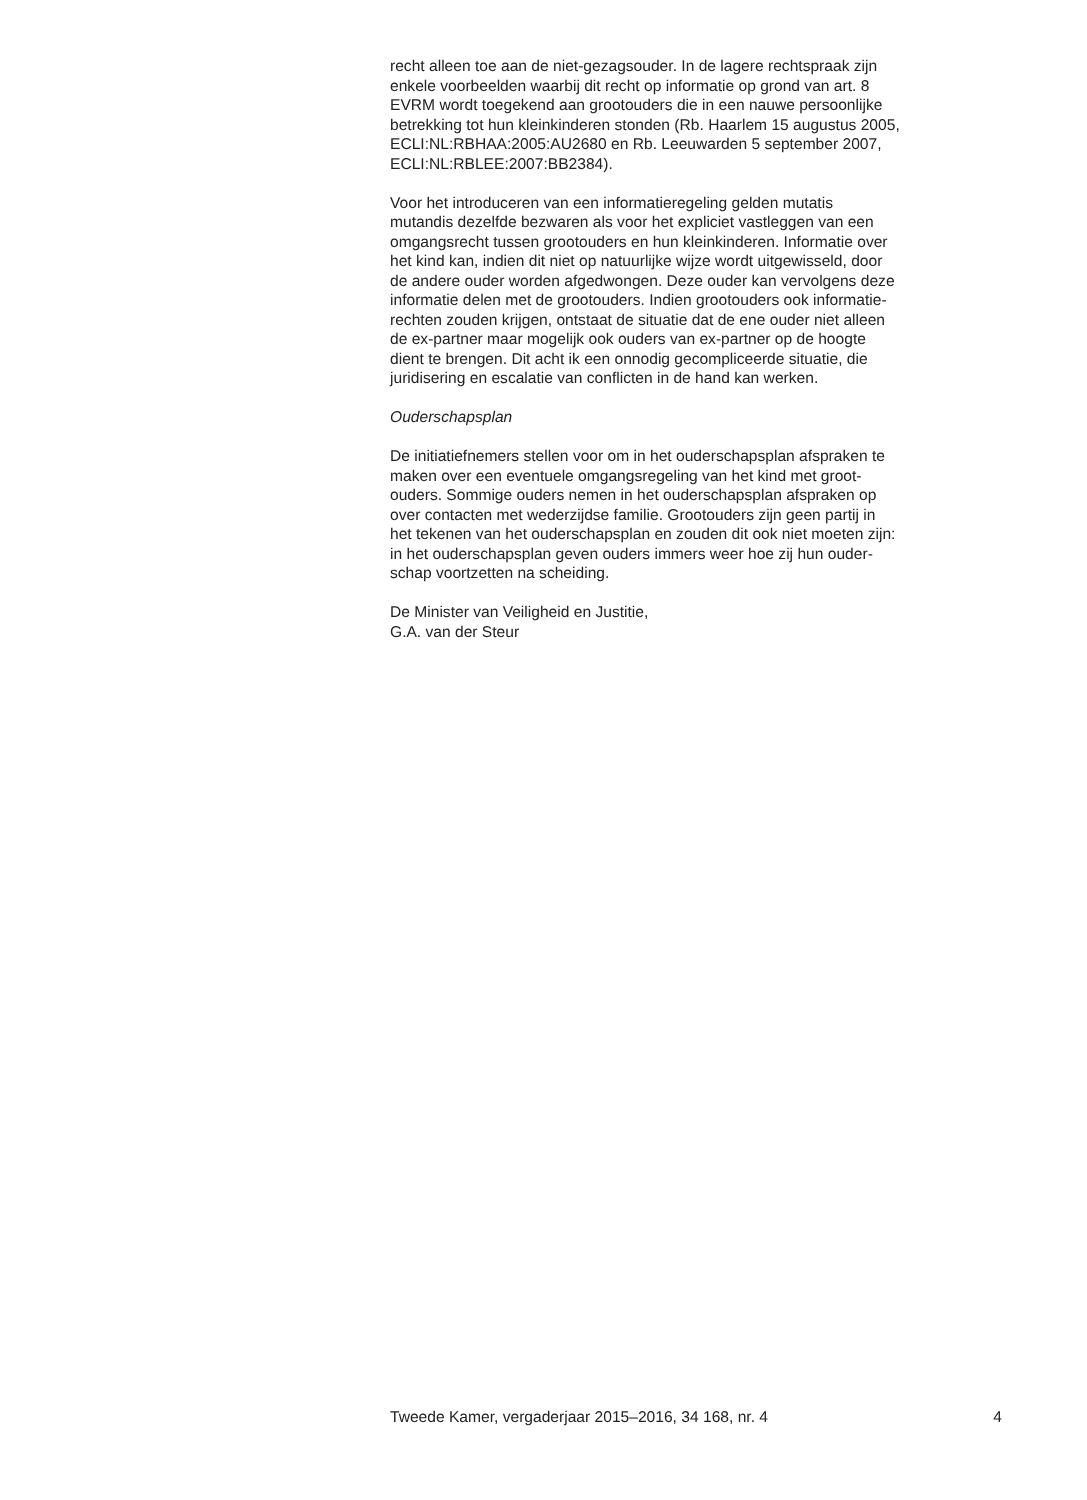recht alleen toe aan de niet-gezagsouder. In de lagere rechtspraak zijn
enkele voorbeelden waarbij dit recht op informatie op grond van art. 8
EVRM wordt toegekend aan grootouders die in een nauwe persoonlijke
betrekking tot hun kleinkinderen stonden (Rb. Haarlem 15 augustus 2005,
ECLI:NL:RBHAA:2005:AU2680 en Rb. Leeuwarden 5 september 2007,
ECLI:NL:RBLEE:2007:BB2384).
Voor het introduceren van een informatieregeling gelden mutatis
mutandis dezelfde bezwaren als voor het expliciet vastleggen van een
omgangsrecht tussen grootouders en hun kleinkinderen. Informatie over
het kind kan, indien dit niet op natuurlijke wijze wordt uitgewisseld, door
de andere ouder worden afgedwongen. Deze ouder kan vervolgens deze
informatie delen met de grootouders. Indien grootouders ook informatie-
rechten zouden krijgen, ontstaat de situatie dat de ene ouder niet alleen
de ex-partner maar mogelijk ook ouders van ex-partner op de hoogte
dient te brengen. Dit acht ik een onnodig gecompliceerde situatie, die
juridisering en escalatie van conflicten in de hand kan werken.
Ouderschapsplan
De initiatiefnemers stellen voor om in het ouderschapsplan afspraken te
maken over een eventuele omgangsregeling van het kind met groot-
ouders. Sommige ouders nemen in het ouderschapsplan afspraken op
over contacten met wederzijdse familie. Grootouders zijn geen partij in
het tekenen van het ouderschapsplan en zouden dit ook niet moeten zijn:
in het ouderschapsplan geven ouders immers weer hoe zij hun ouder-
schap voortzetten na scheiding.
De Minister van Veiligheid en Justitie,
G.A. van der Steur
Tweede Kamer, vergaderjaar 2015–2016, 34 168, nr. 4 4